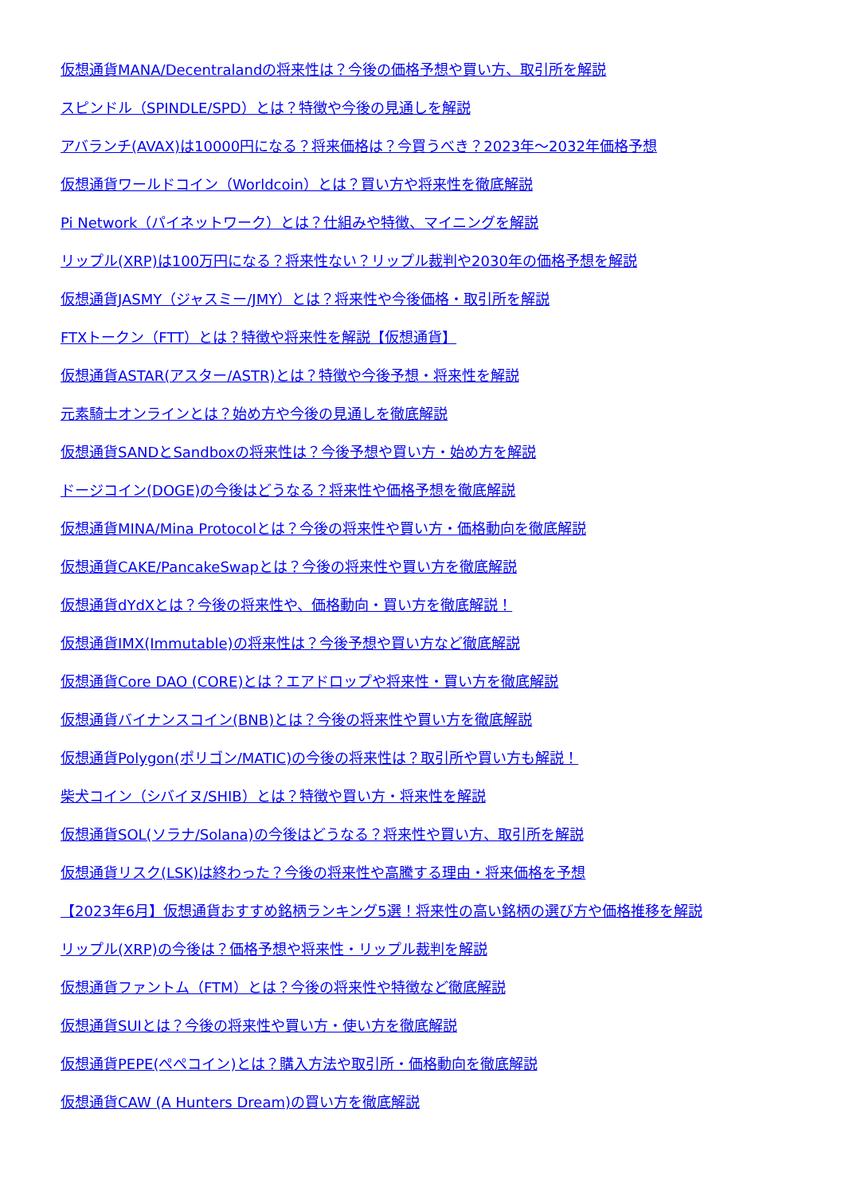仮想通貨MANA/Decentralandの将来性は？今後の価格予想や買い方、取引所を解説
スピンドル（SPINDLE/SPD）とは？特徴や今後の見通しを解説
アバランチ(AVAX)は10000円になる？将来価格は？今買うべき？2023年～2032年価格予想
仮想通貨ワールドコイン（Worldcoin）とは？買い方や将来性を徹底解説
Pi Network（パイネットワーク）とは？仕組みや特徴、マイニングを解説
リップル(XRP)は100万円になる？将来性ない？リップル裁判や2030年の価格予想を解説
仮想通貨JASMY（ジャスミー/JMY）とは？将来性や今後価格・取引所を解説
FTXトークン（FTT）とは？特徴や将来性を解説【仮想通貨】
仮想通貨ASTAR(アスター/ASTR)とは？特徴や今後予想・将来性を解説
元素騎士オンラインとは？始め方や今後の見通しを徹底解説
仮想通貨SANDとSandboxの将来性は？今後予想や買い方・始め方を解説
ドージコイン(DOGE)の今後はどうなる？将来性や価格予想を徹底解説
仮想通貨MINA/Mina Protocolとは？今後の将来性や買い方・価格動向を徹底解説
仮想通貨CAKE/PancakeSwapとは？今後の将来性や買い方を徹底解説
仮想通貨dYdXとは？今後の将来性や、価格動向・買い方を徹底解説！
仮想通貨IMX(Immutable)の将来性は？今後予想や買い方など徹底解説
仮想通貨Core DAO (CORE)とは？エアドロップや将来性・買い方を徹底解説
仮想通貨バイナンスコイン(BNB)とは？今後の将来性や買い方を徹底解説
仮想通貨Polygon(ポリゴン/MATIC)の今後の将来性は？取引所や買い方も解説！
柴犬コイン（シバイヌ/SHIB）とは？特徴や買い方・将来性を解説
仮想通貨SOL(ソラナ/Solana)の今後はどうなる？将来性や買い方、取引所を解説
仮想通貨リスク(LSK)は終わった？今後の将来性や高騰する理由・将来価格を予想
【2023年6月】仮想通貨おすすめ銘柄ランキング5選！将来性の高い銘柄の選び方や価格推移を解説
リップル(XRP)の今後は？価格予想や将来性・リップル裁判を解説
仮想通貨ファントム（FTM）とは？今後の将来性や特徴など徹底解説
仮想通貨SUIとは？今後の将来性や買い方・使い方を徹底解説
仮想通貨PEPE(ぺぺコイン)とは？購入方法や取引所・価格動向を徹底解説
仮想通貨CAW (A Hunters Dream)の買い方を徹底解説